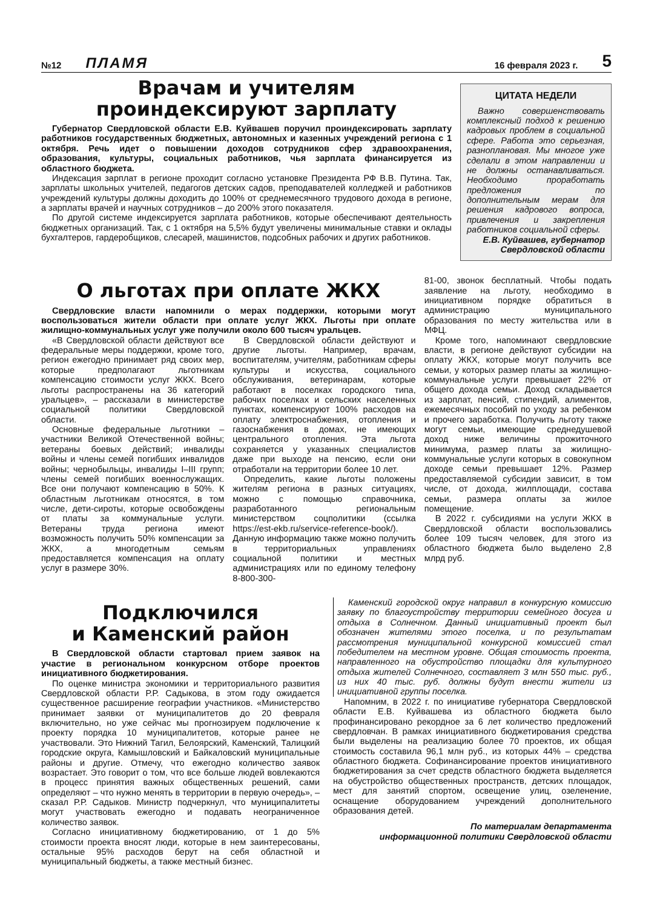№12 ПЛАМЯ 16 февраля 2023 г. 5
Врачам и учителям
проиндексируют зарплату
Губернатор Свердловской области Е.В. Куйвашев поручил проиндексировать зарплату работников государственных бюджетных, автономных и казенных учреждений региона с 1 октября. Речь идет о повышении доходов сотрудников сфер здравоохранения, образования, культуры, социальных работников, чья зарплата финансируется из областного бюджета.
Индексация зарплат в регионе проходит согласно установке Президента РФ В.В. Путина. Так, зарплаты школьных учителей, педагогов детских садов, преподавателей колледжей и работников учреждений культуры должны доходить до 100% от среднемесячного трудового дохода в регионе, а зарплаты врачей и научных сотрудников – до 200% этого показателя.
По другой системе индексируется зарплата работников, которые обеспечивают деятельность бюджетных организаций. Так, с 1 октября на 5,5% будут увеличены минимальные ставки и оклады бухгалтеров, гардеробщиков, слесарей, машинистов, подсобных рабочих и других работников.
ЦИТАТА НЕДЕЛИ
Важно совершенствовать комплексный подход к решению кадровых проблем в социальной сфере. Работа это серьезная, разноплановая. Мы многое уже сделали в этом направлении и не должны останавливаться. Необходимо проработать предложения по дополнительным мерам для решения кадрового вопроса, привлечения и закрепления работников социальной сферы.
Е.В. Куйвашев, губернатор Свердловской области
О льготах при оплате ЖКХ
Свердловские власти напомнили о мерах поддержки, которыми могут воспользоваться жители области при оплате услуг ЖКХ. Льготы при оплате жилищно-коммунальных услуг уже получили около 600 тысяч уральцев.
«В Свердловской области действуют все федеральные меры поддержки, кроме того, регион ежегодно принимает ряд своих мер, которые предполагают льготникам компенсацию стоимости услуг ЖКХ. Всего льготы распространены на 36 категорий уральцев», – рассказали в министерстве социальной политики Свердловской области.
Основные федеральные льготники – участники Великой Отечественной войны; ветераны боевых действий; инвалиды войны и члены семей погибших инвалидов войны; чернобыльцы, инвалиды I–III групп; члены семей погибших военнослужащих. Все они получают компенсацию в 50%. К областным льготникам относятся, в том числе, дети-сироты, которые освобождены от платы за коммунальные услуги. Ветераны труда региона имеют возможность получить 50% компенсации за ЖКХ, а многодетным семьям предоставляется компенсация на оплату услуг в размере 30%.
В Свердловской области действуют и другие льготы. Например, врачам, воспитателям, учителям, работникам сферы культуры и искусства, социального обслуживания, ветеринарам, которые работают в поселках городского типа, рабочих поселках и сельских населенных пунктах, компенсируют 100% расходов на оплату электроснабжения, отопления и газоснабжения в домах, не имеющих центрального отопления. Эта льгота сохраняется у указанных специалистов даже при выходе на пенсию, если они отработали на территории более 10 лет.
Определить, какие льготы положены жителям региона в разных ситуациях, можно с помощью справочника, разработанного региональным министерством соцполитики (ссылка https://est-ekb.ru/service-reference-book/). Данную информацию также можно получить в территориальных управлениях социальной политики и местных администрациях или по единому телефону 8-800-300-
81-00, звонок бесплатный. Чтобы подать заявление на льготу, необходимо в инициативном порядке обратиться в администрацию муниципального образования по месту жительства или в МФЦ.
Кроме того, напоминают свердловские власти, в регионе действуют субсидии на оплату ЖКХ, которые могут получить все семьи, у которых размер платы за жилищно-коммунальные услуги превышает 22% от общего дохода семьи. Доход складывается из зарплат, пенсий, стипендий, алиментов, ежемесячных пособий по уходу за ребенком и прочего заработка. Получить льготу также могут семьи, имеющие среднедушевой доход ниже величины прожиточного минимума, размер платы за жилищно-коммунальные услуги которых в совокупном доходе семьи превышает 12%. Размер предоставляемой субсидии зависит, в том числе, от дохода, жилплощади, состава семьи, размера оплаты за жилое помещение.
В 2022 г. субсидиями на услуги ЖКХ в Свердловской области воспользовались более 109 тысяч человек, для этого из областного бюджета было выделено 2,8 млрд руб.
Подключился
и Каменский район
В Свердловской области стартовал прием заявок на участие в региональном конкурсном отборе проектов инициативного бюджетирования.
По оценке министра экономики и территориального развития Свердловской области Р.Р. Садыкова, в этом году ожидается существенное расширение географии участников. «Министерство принимает заявки от муниципалитетов до 20 февраля включительно, но уже сейчас мы прогнозируем подключение к проекту порядка 10 муниципалитетов, которые ранее не участвовали. Это Нижний Тагил, Белоярский, Каменский, Талицкий городские округа, Камышловский и Байкаловский муниципальные районы и другие. Отмечу, что ежегодно количество заявок возрастает. Это говорит о том, что все больше людей вовлекаются в процесс принятия важных общественных решений, сами определяют – что нужно менять в территории в первую очередь», – сказал Р.Р. Садыков. Министр подчеркнул, что муниципалитеты могут участвовать ежегодно и подавать неограниченное количество заявок.
Согласно инициативному бюджетированию, от 1 до 5% стоимости проекта вносят люди, которые в нем заинтересованы, остальные 95% расходов берут на себя областной и муниципальный бюджеты, а также местный бизнес.
Каменский городской округ направил в конкурсную комиссию заявку по благоустройству территории семейного досуга и отдыха в Солнечном. Данный инициативный проект был обозначен жителями этого поселка, и по результатам рассмотрения муниципальной конкурсной комиссией стал победителем на местном уровне. Общая стоимость проекта, направленного на обустройство площадки для культурного отдыха жителей Солнечного, составляет 3 млн 550 тыс. руб., из них 40 тыс. руб. должны будут внести жители из инициативной группы поселка.
Напомним, в 2022 г. по инициативе губернатора Свердловской области Е.В. Куйвашева из областного бюджета было профинансировано рекордное за 6 лет количество предложений свердловчан. В рамках инициативного бюджетирования средства были выделены на реализацию более 70 проектов, их общая стоимость составила 96,1 млн руб., из которых 44% – средства областного бюджета. Софинансирование проектов инициативного бюджетирования за счет средств областного бюджета выделяется на обустройство общественных пространств, детских площадок, мест для занятий спортом, освещение улиц, озеленение, оснащение оборудованием учреждений дополнительного образования детей.
По материалам департамента
информационной политики Свердловской области